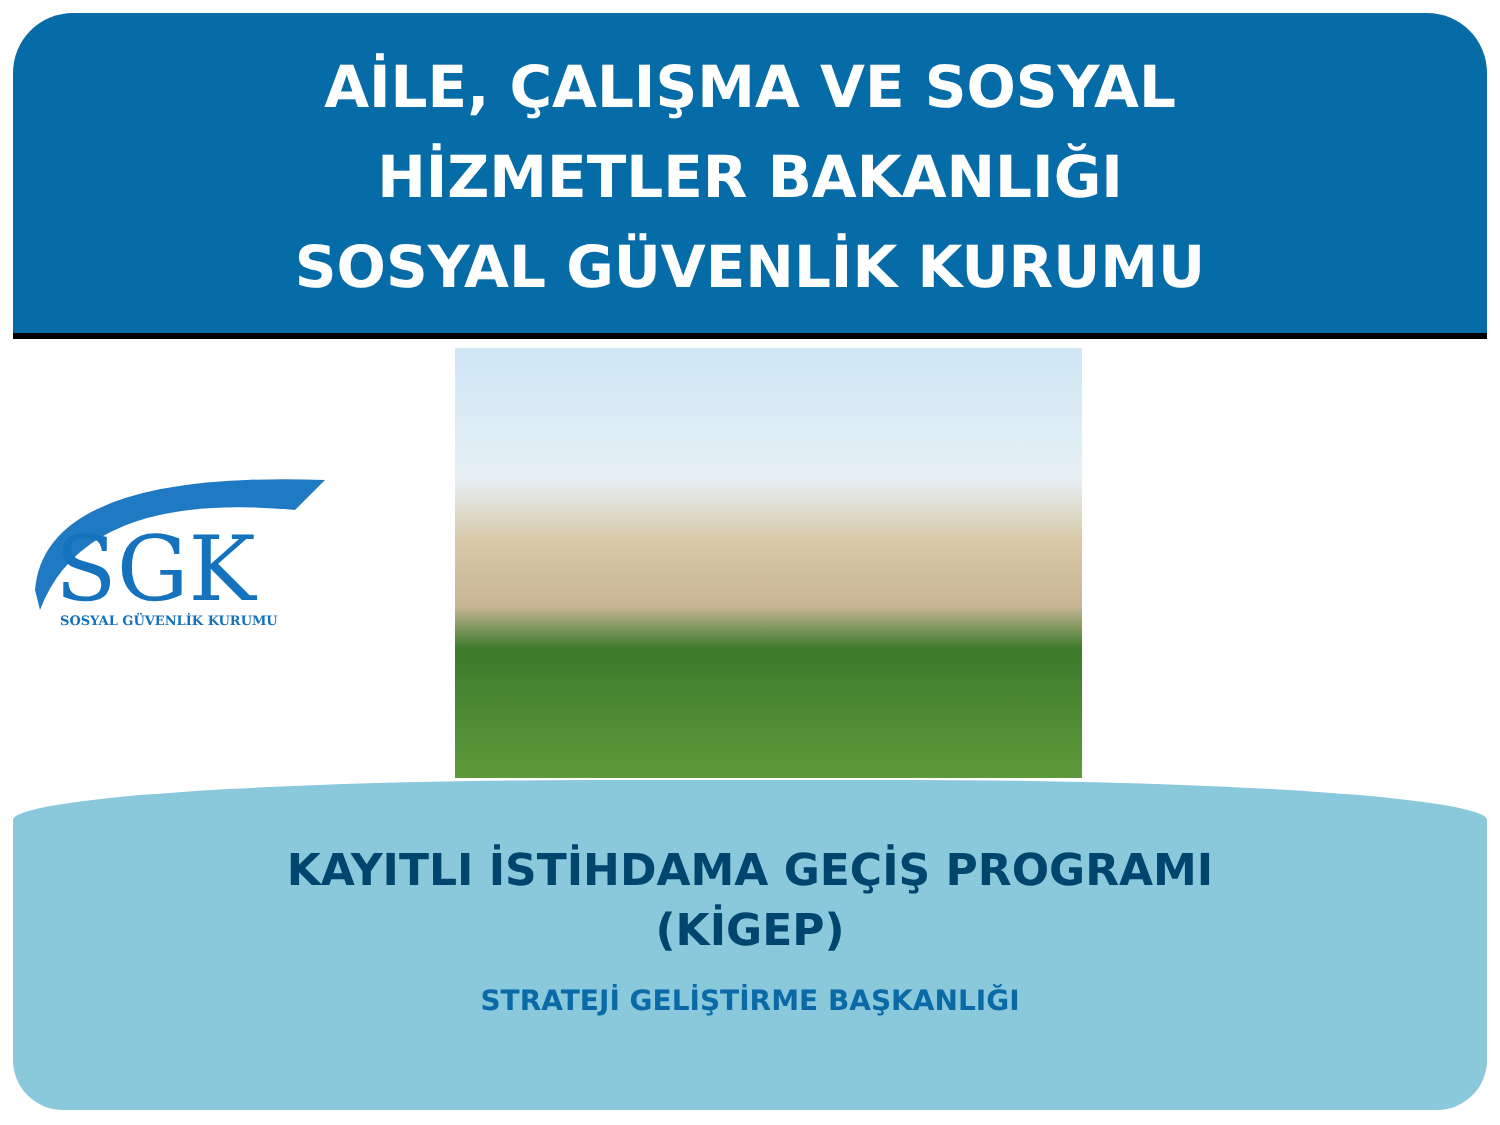AİLE, ÇALIŞMA VE SOSYAL
HİZMETLER BAKANLIĞI
SOSYAL GÜVENLİK KURUMU
SGK
SOSYAL GÜVENLİK KURUMU
KAYITLI İSTİHDAMA GEÇİŞ PROGRAMI
(KİGEP)
STRATEJİ GELİŞTİRME BAŞKANLIĞI